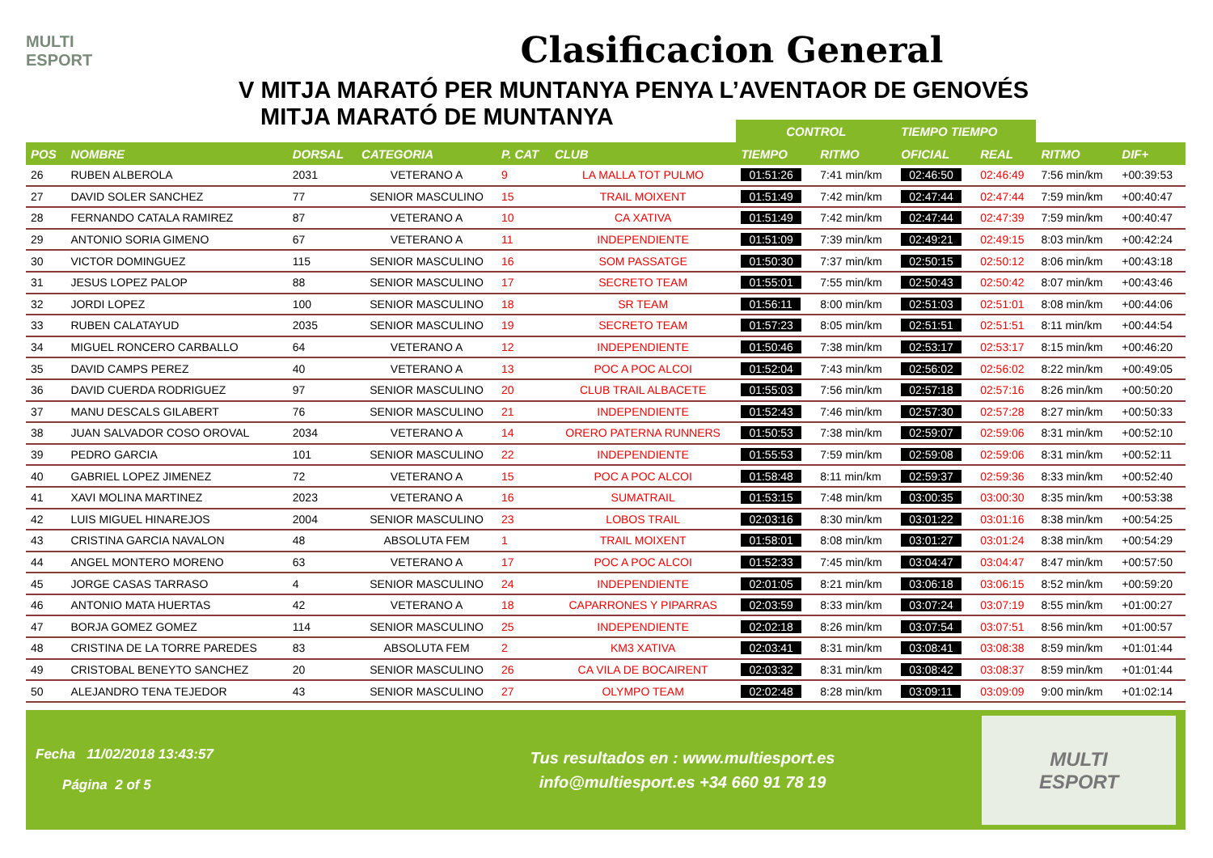MULTI
ESPORT
Clasificacion General
V MITJA MARATÓ PER MUNTANYA PENYA L’AVENTAOR DE GENOVÉS
MITJA MARATÓ DE MUNTANYA
| | | | | | | CONTROL | | TIEMPO TIEMPO | | | |
| --- | --- | --- | --- | --- | --- | --- | --- | --- | --- | --- | --- |
| POS | NOMBRE | DORSAL | CATEGORIA | P. CAT | CLUB | TIEMPO | RITMO | OFICIAL | REAL | RITMO | DIF+ |
| 26 | RUBEN ALBEROLA | 2031 | VETERANO A | 9 | LA MALLA TOT PULMO | 01:51:26 | 7:41 min/km | 02:46:50 | 02:46:49 | 7:56 min/km | +00:39:53 |
| 27 | DAVID SOLER SANCHEZ | 77 | SENIOR MASCULINO | 15 | TRAIL MOIXENT | 01:51:49 | 7:42 min/km | 02:47:44 | 02:47:44 | 7:59 min/km | +00:40:47 |
| 28 | FERNANDO CATALA RAMIREZ | 87 | VETERANO A | 10 | CA XATIVA | 01:51:49 | 7:42 min/km | 02:47:44 | 02:47:39 | 7:59 min/km | +00:40:47 |
| 29 | ANTONIO SORIA GIMENO | 67 | VETERANO A | 11 | INDEPENDIENTE | 01:51:09 | 7:39 min/km | 02:49:21 | 02:49:15 | 8:03 min/km | +00:42:24 |
| 30 | VICTOR DOMINGUEZ | 115 | SENIOR MASCULINO | 16 | SOM PASSATGE | 01:50:30 | 7:37 min/km | 02:50:15 | 02:50:12 | 8:06 min/km | +00:43:18 |
| 31 | JESUS LOPEZ PALOP | 88 | SENIOR MASCULINO | 17 | SECRETO TEAM | 01:55:01 | 7:55 min/km | 02:50:43 | 02:50:42 | 8:07 min/km | +00:43:46 |
| 32 | JORDI LOPEZ | 100 | SENIOR MASCULINO | 18 | SR TEAM | 01:56:11 | 8:00 min/km | 02:51:03 | 02:51:01 | 8:08 min/km | +00:44:06 |
| 33 | RUBEN CALATAYUD | 2035 | SENIOR MASCULINO | 19 | SECRETO TEAM | 01:57:23 | 8:05 min/km | 02:51:51 | 02:51:51 | 8:11 min/km | +00:44:54 |
| 34 | MIGUEL RONCERO CARBALLO | 64 | VETERANO A | 12 | INDEPENDIENTE | 01:50:46 | 7:38 min/km | 02:53:17 | 02:53:17 | 8:15 min/km | +00:46:20 |
| 35 | DAVID CAMPS PEREZ | 40 | VETERANO A | 13 | POC A POC ALCOI | 01:52:04 | 7:43 min/km | 02:56:02 | 02:56:02 | 8:22 min/km | +00:49:05 |
| 36 | DAVID CUERDA RODRIGUEZ | 97 | SENIOR MASCULINO | 20 | CLUB TRAIL ALBACETE | 01:55:03 | 7:56 min/km | 02:57:18 | 02:57:16 | 8:26 min/km | +00:50:20 |
| 37 | MANU DESCALS GILABERT | 76 | SENIOR MASCULINO | 21 | INDEPENDIENTE | 01:52:43 | 7:46 min/km | 02:57:30 | 02:57:28 | 8:27 min/km | +00:50:33 |
| 38 | JUAN SALVADOR COSO OROVAL | 2034 | VETERANO A | 14 | ORERO PATERNA RUNNERS | 01:50:53 | 7:38 min/km | 02:59:07 | 02:59:06 | 8:31 min/km | +00:52:10 |
| 39 | PEDRO GARCIA | 101 | SENIOR MASCULINO | 22 | INDEPENDIENTE | 01:55:53 | 7:59 min/km | 02:59:08 | 02:59:06 | 8:31 min/km | +00:52:11 |
| 40 | GABRIEL LOPEZ JIMENEZ | 72 | VETERANO A | 15 | POC A POC ALCOI | 01:58:48 | 8:11 min/km | 02:59:37 | 02:59:36 | 8:33 min/km | +00:52:40 |
| 41 | XAVI MOLINA MARTINEZ | 2023 | VETERANO A | 16 | SUMATRAIL | 01:53:15 | 7:48 min/km | 03:00:35 | 03:00:30 | 8:35 min/km | +00:53:38 |
| 42 | LUIS MIGUEL HINAREJOS | 2004 | SENIOR MASCULINO | 23 | LOBOS TRAIL | 02:03:16 | 8:30 min/km | 03:01:22 | 03:01:16 | 8:38 min/km | +00:54:25 |
| 43 | CRISTINA GARCIA NAVALON | 48 | ABSOLUTA FEM | 1 | TRAIL MOIXENT | 01:58:01 | 8:08 min/km | 03:01:27 | 03:01:24 | 8:38 min/km | +00:54:29 |
| 44 | ANGEL MONTERO MORENO | 63 | VETERANO A | 17 | POC A POC ALCOI | 01:52:33 | 7:45 min/km | 03:04:47 | 03:04:47 | 8:47 min/km | +00:57:50 |
| 45 | JORGE CASAS TARRASO | 4 | SENIOR MASCULINO | 24 | INDEPENDIENTE | 02:01:05 | 8:21 min/km | 03:06:18 | 03:06:15 | 8:52 min/km | +00:59:20 |
| 46 | ANTONIO MATA HUERTAS | 42 | VETERANO A | 18 | CAPARRONES Y PIPARRAS | 02:03:59 | 8:33 min/km | 03:07:24 | 03:07:19 | 8:55 min/km | +01:00:27 |
| 47 | BORJA GOMEZ GOMEZ | 114 | SENIOR MASCULINO | 25 | INDEPENDIENTE | 02:02:18 | 8:26 min/km | 03:07:54 | 03:07:51 | 8:56 min/km | +01:00:57 |
| 48 | CRISTINA DE LA TORRE PAREDES | 83 | ABSOLUTA FEM | 2 | KM3 XATIVA | 02:03:41 | 8:31 min/km | 03:08:41 | 03:08:38 | 8:59 min/km | +01:01:44 |
| 49 | CRISTOBAL BENEYTO SANCHEZ | 20 | SENIOR MASCULINO | 26 | CA VILA DE BOCAIRENT | 02:03:32 | 8:31 min/km | 03:08:42 | 03:08:37 | 8:59 min/km | +01:01:44 |
| 50 | ALEJANDRO TENA TEJEDOR | 43 | SENIOR MASCULINO | 27 | OLYMPO TEAM | 02:02:48 | 8:28 min/km | 03:09:11 | 03:09:09 | 9:00 min/km | +01:02:14 |
Fecha 11/02/2018 13:43:57
Página 2 of 5
Tus resultados en : www.multiesport.es
info@multiesport.es +34 660 91 78 19
MULTI
ESPORT